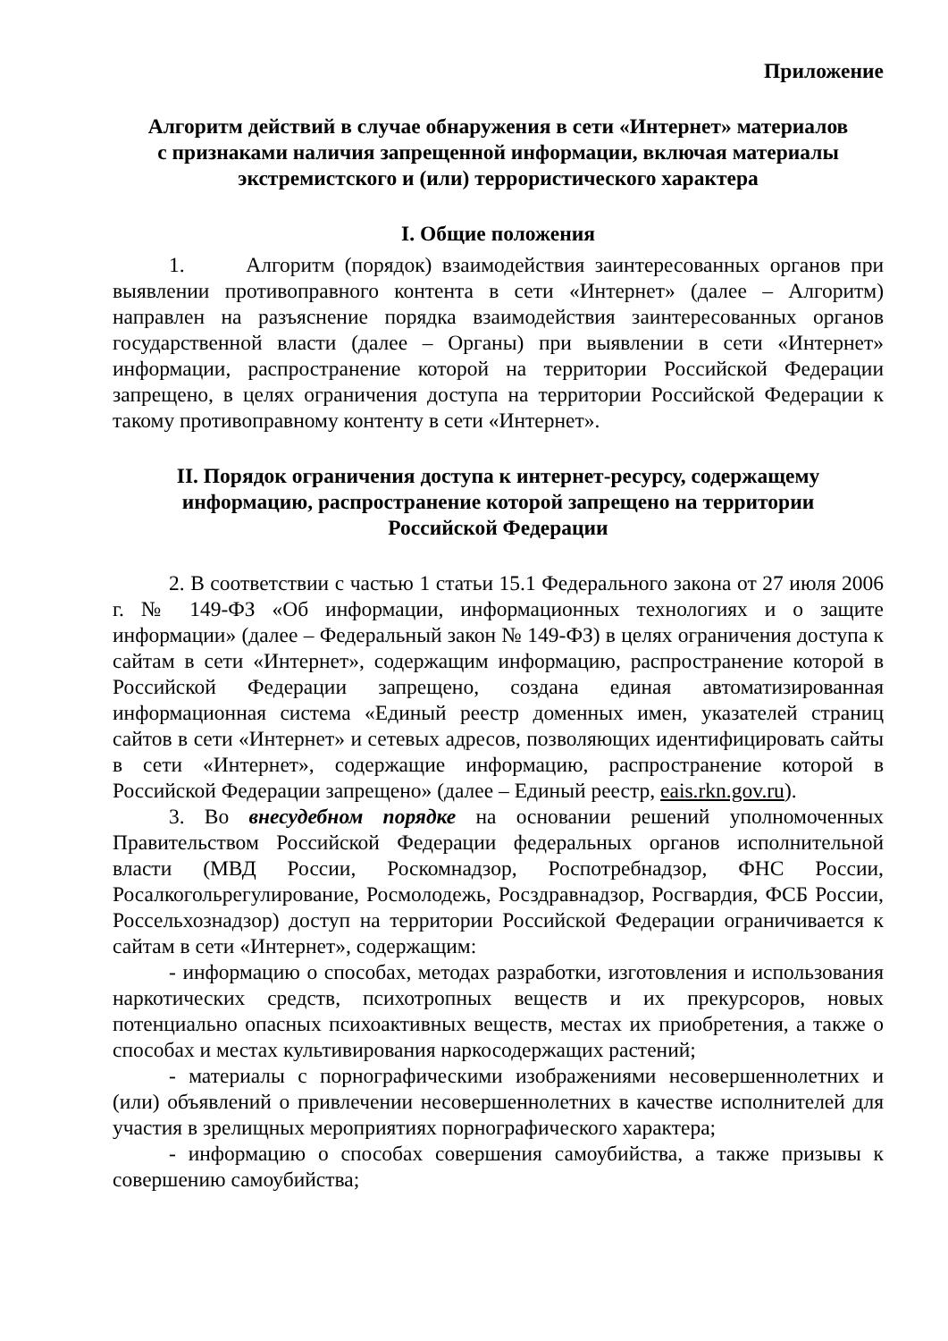Приложение
Алгоритм действий в случае обнаружения в сети «Интернет» материалов
с признаками наличия запрещенной информации, включая материалы
экстремистского и (или) террористического характера
I. Общие положения
1. Алгоритм (порядок) взаимодействия заинтересованных органов при выявлении противоправного контента в сети «Интернет» (далее – Алгоритм) направлен на разъяснение порядка взаимодействия заинтересованных органов государственной власти (далее – Органы) при выявлении в сети «Интернет» информации, распространение которой на территории Российской Федерации запрещено, в целях ограничения доступа на территории Российской Федерации к такому противоправному контенту в сети «Интернет».
II. Порядок ограничения доступа к интернет-ресурсу, содержащему
информацию, распространение которой запрещено на территории
Российской Федерации
2. В соответствии с частью 1 статьи 15.1 Федерального закона от 27 июля 2006 г. № 149-ФЗ «Об информации, информационных технологиях и о защите информации» (далее – Федеральный закон № 149-ФЗ) в целях ограничения доступа к сайтам в сети «Интернет», содержащим информацию, распространение которой в Российской Федерации запрещено, создана единая автоматизированная информационная система «Единый реестр доменных имен, указателей страниц сайтов в сети «Интернет» и сетевых адресов, позволяющих идентифицировать сайты в сети «Интернет», содержащие информацию, распространение которой в Российской Федерации запрещено» (далее – Единый реестр, eais.rkn.gov.ru).
3. Во внесудебном порядке на основании решений уполномоченных Правительством Российской Федерации федеральных органов исполнительной власти (МВД России, Роскомнадзор, Роспотребнадзор, ФНС России, Росалкогольрегулирование, Росмолодежь, Росздравнадзор, Росгвардия, ФСБ России, Россельхознадзор) доступ на территории Российской Федерации ограничивается к сайтам в сети «Интернет», содержащим:
- информацию о способах, методах разработки, изготовления и использования наркотических средств, психотропных веществ и их прекурсоров, новых потенциально опасных психоактивных веществ, местах их приобретения, а также о способах и местах культивирования наркосодержащих растений;
- материалы с порнографическими изображениями несовершеннолетних и (или) объявлений о привлечении несовершеннолетних в качестве исполнителей для участия в зрелищных мероприятиях порнографического характера;
- информацию о способах совершения самоубийства, а также призывы к совершению самоубийства;